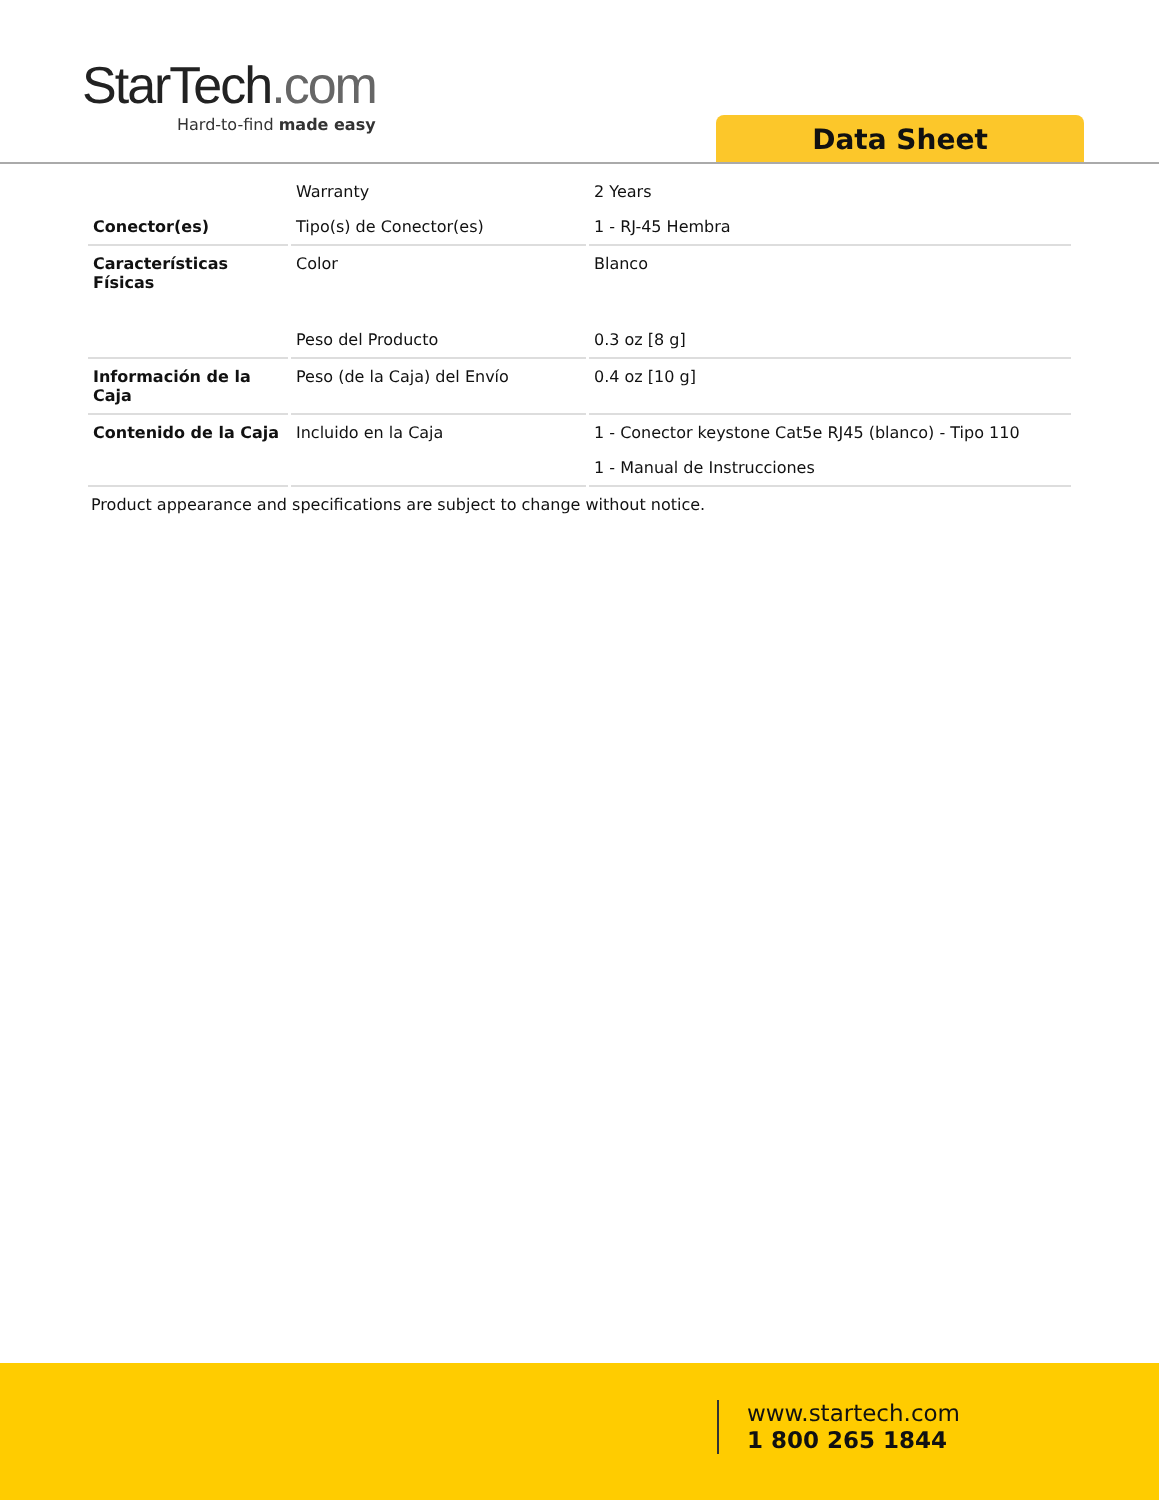StarTech.com
Hard-to-find made easy
Data Sheet
| | Warranty | 2 Years |
| Conector(es) | Tipo(s) de Conector(es) | 1 - RJ-45 Hembra |
| Características Físicas | Color | Blanco |
| | Peso del Producto | 0.3 oz [8 g] |
| Información de la Caja | Peso (de la Caja) del Envío | 0.4 oz [10 g] |
| Contenido de la Caja | Incluido en la Caja | 1 - Conector keystone Cat5e RJ45 (blanco) - Tipo 110 |
| | | 1 - Manual de Instrucciones |
Product appearance and specifications are subject to change without notice.
www.startech.com
1 800 265 1844